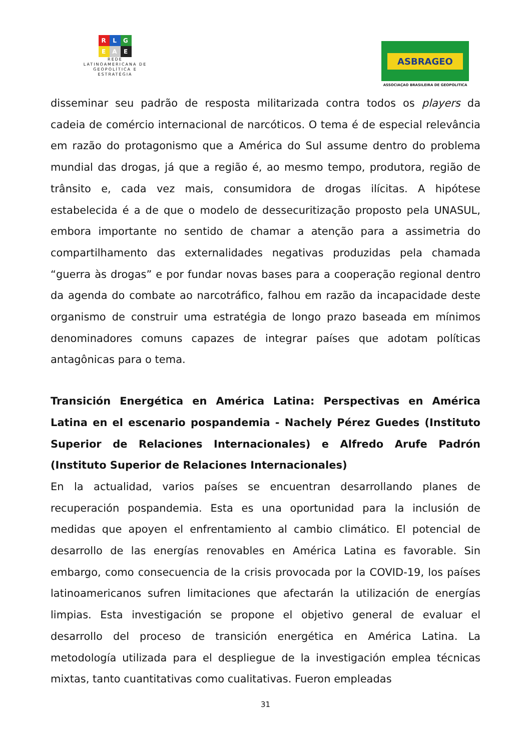R L G
E A E
REDE
LATINOAMERICANA DE
GEOPOLÍTICA E
ESTRATÉGIA
ASBRAGEO
ASSOCIAÇAO BRASILEIRA DE GEOPOLITICA
disseminar seu padrão de resposta militarizada contra todos os players da cadeia de comércio internacional de narcóticos. O tema é de especial relevância em razão do protagonismo que a América do Sul assume dentro do problema mundial das drogas, já que a região é, ao mesmo tempo, produtora, região de trânsito e, cada vez mais, consumidora de drogas ilícitas. A hipótese estabelecida é a de que o modelo de dessecuritização proposto pela UNASUL, embora importante no sentido de chamar a atenção para a assimetria do compartilhamento das externalidades negativas produzidas pela chamada “guerra às drogas” e por fundar novas bases para a cooperação regional dentro da agenda do combate ao narcotráfico, falhou em razão da incapacidade deste organismo de construir uma estratégia de longo prazo baseada em mínimos denominadores comuns capazes de integrar países que adotam políticas antagônicas para o tema.
Transición Energética en América Latina: Perspectivas en América Latina en el escenario pospandemia - Nachely Pérez Guedes (Instituto Superior de Relaciones Internacionales) e Alfredo Arufe Padrón (Instituto Superior de Relaciones Internacionales)
En la actualidad, varios países se encuentran desarrollando planes de recuperación pospandemia. Esta es una oportunidad para la inclusión de medidas que apoyen el enfrentamiento al cambio climático. El potencial de desarrollo de las energías renovables en América Latina es favorable. Sin embargo, como consecuencia de la crisis provocada por la COVID-19, los países latinoamericanos sufren limitaciones que afectarán la utilización de energías limpias. Esta investigación se propone el objetivo general de evaluar el desarrollo del proceso de transición energética en América Latina. La metodología utilizada para el despliegue de la investigación emplea técnicas mixtas, tanto cuantitativas como cualitativas. Fueron empleadas
31